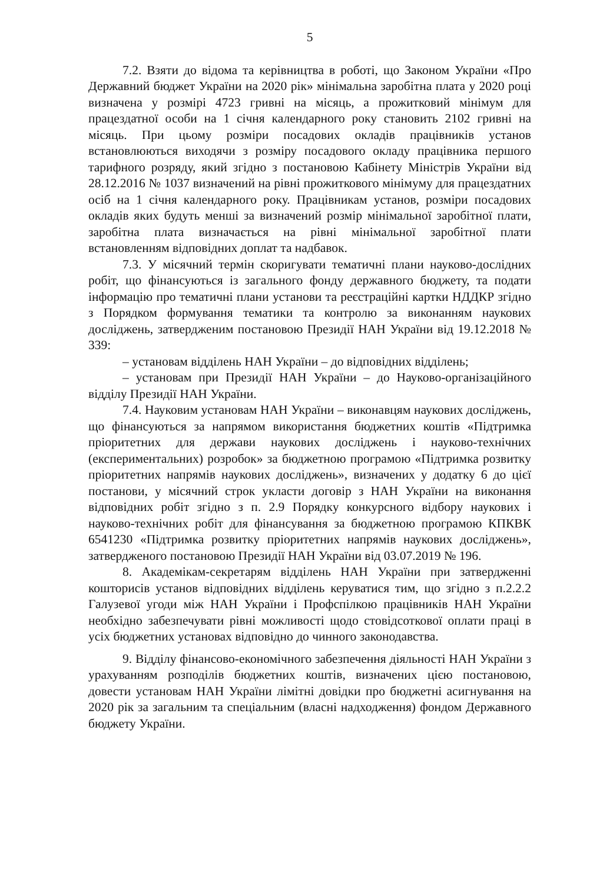5
7.2. Взяти до відома та керівництва в роботі, що Законом України «Про Державний бюджет України на 2020 рік» мінімальна заробітна плата у 2020 році визначена у розмірі 4723 гривні на місяць, а прожитковий мінімум для працездатної особи на 1 січня календарного року становить 2102 гривні на місяць. При цьому розміри посадових окладів працівників установ встановлюються виходячи з розміру посадового окладу працівника першого тарифного розряду, який згідно з постановою Кабінету Міністрів України від 28.12.2016 № 1037 визначений на рівні прожиткового мінімуму для працездатних осіб на 1 січня календарного року. Працівникам установ, розміри посадових окладів яких будуть менші за визначений розмір мінімальної заробітної плати, заробітна плата визначається на рівні мінімальної заробітної плати встановленням відповідних доплат та надбавок.
7.3. У місячний термін скоригувати тематичні плани науково-дослідних робіт, що фінансуються із загального фонду державного бюджету, та подати інформацію про тематичні плани установи та реєстраційні картки НДДКР згідно з Порядком формування тематики та контролю за виконанням наукових досліджень, затвердженим постановою Президії НАН України від 19.12.2018 № 339:
– установам відділень НАН України – до відповідних відділень;
– установам при Президії НАН України – до Науково-організаційного відділу Президії НАН України.
7.4. Науковим установам НАН України – виконавцям наукових досліджень, що фінансуються за напрямом використання бюджетних коштів «Підтримка пріоритетних для держави наукових досліджень і науково-технічних (експериментальних) розробок» за бюджетною програмою «Підтримка розвитку пріоритетних напрямів наукових досліджень», визначених у додатку 6 до цієї постанови, у місячний строк укласти договір з НАН України на виконання відповідних робіт згідно з п. 2.9 Порядку конкурсного відбору наукових і науково-технічних робіт для фінансування за бюджетною програмою КПКВК 6541230 «Підтримка розвитку пріоритетних напрямів наукових досліджень», затвердженого постановою Президії НАН України від 03.07.2019 № 196.
8. Академікам-секретарям відділень НАН України при затвердженні кошторисів установ відповідних відділень керуватися тим, що згідно з п.2.2.2 Галузевої угоди між НАН України і Профспілкою працівників НАН України необхідно забезпечувати рівні можливості щодо стовідсоткової оплати праці в усіх бюджетних установах відповідно до чинного законодавства.
9. Відділу фінансово-економічного забезпечення діяльності НАН України з урахуванням розподілів бюджетних коштів, визначених цією постановою, довести установам НАН України лімітні довідки про бюджетні асигнування на 2020 рік за загальним та спеціальним (власні надходження) фондом Державного бюджету України.